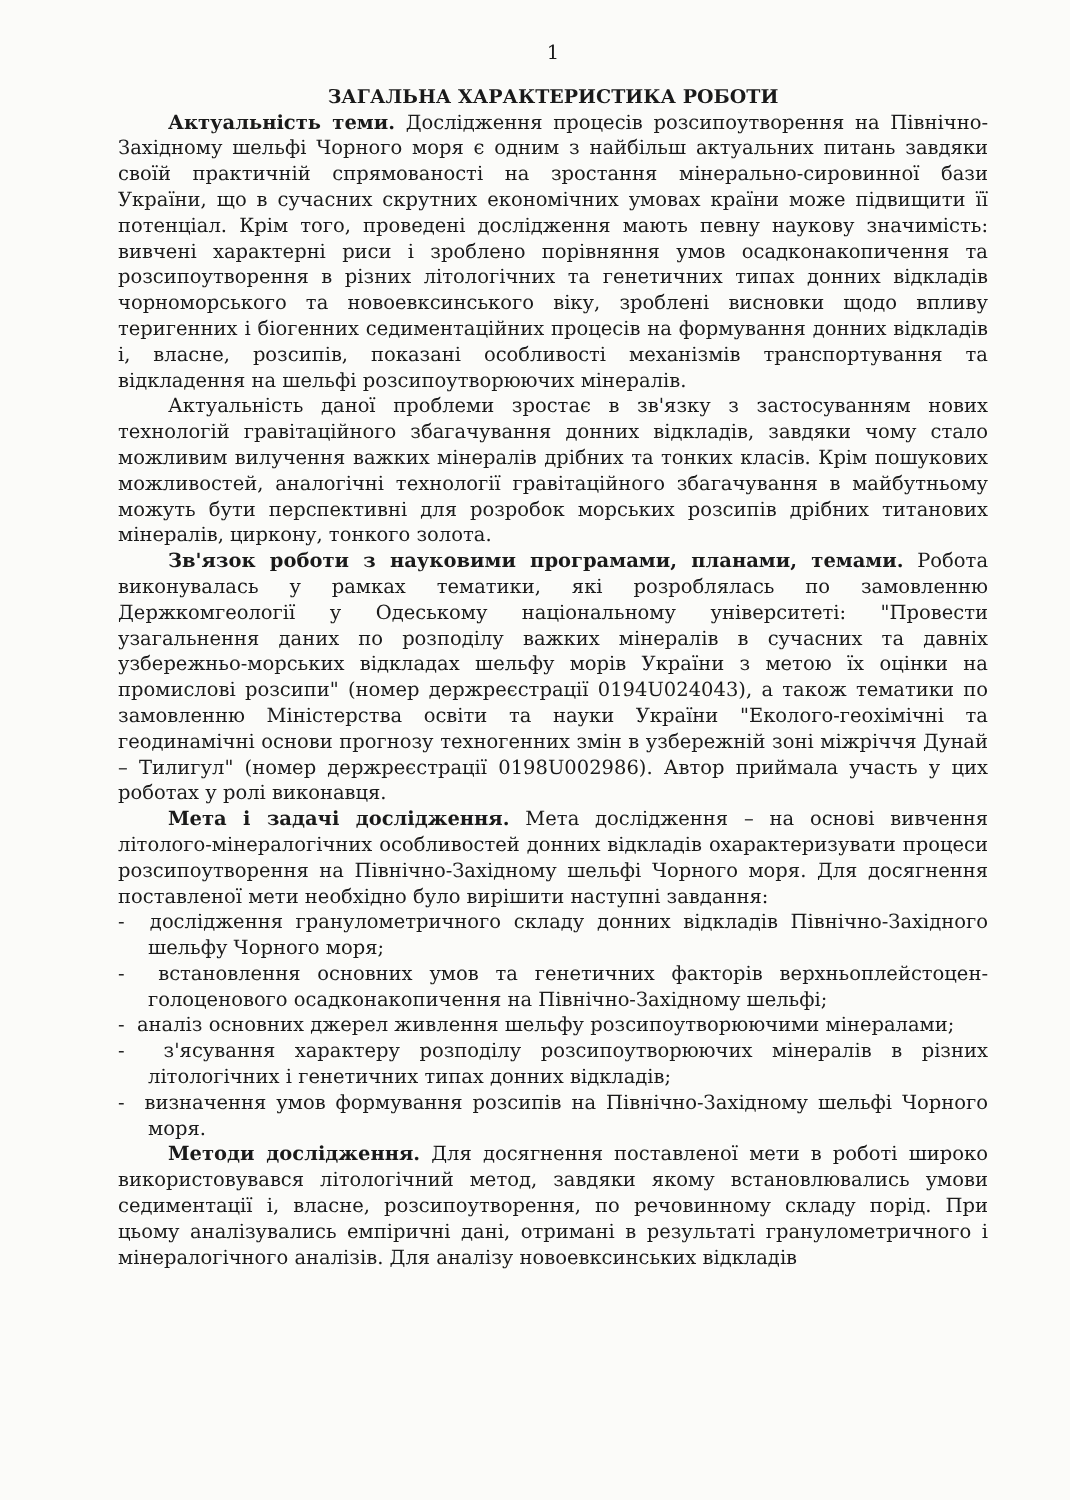1
ЗАГАЛЬНА ХАРАКТЕРИСТИКА РОБОТИ
Актуальність теми. Дослідження процесів розсипоутворення на Північно-Західному шельфі Чорного моря є одним з найбільш актуальних питань завдяки своїй практичній спрямованості на зростання мінерально-сировинної бази України, що в сучасних скрутних економічних умовах країни може підвищити її потенціал. Крім того, проведені дослідження мають певну наукову значимість: вивчені характерні риси і зроблено порівняння умов осадконакопичення та розсипоутворення в різних літологічних та генетичних типах донних відкладів чорноморського та новоевксинського віку, зроблені висновки щодо впливу теригенних і біогенних седиментаційних процесів на формування донних відкладів і, власне, розсипів, показані особливості механізмів транспортування та відкладення на шельфі розсипоутворюючих мінералів.
Актуальність даної проблеми зростає в зв'язку з застосуванням нових технологій гравітаційного збагачування донних відкладів, завдяки чому стало можливим вилучення важких мінералів дрібних та тонких класів. Крім пошукових можливостей, аналогічні технології гравітаційного збагачування в майбутньому можуть бути перспективні для розробок морських розсипів дрібних титанових мінералів, циркону, тонкого золота.
Зв'язок роботи з науковими програмами, планами, темами. Робота виконувалась у рамках тематики, які розроблялась по замовленню Держкомгеології у Одеському національному університеті: "Провести узагальнення даних по розподілу важких мінералів в сучасних та давніх узбережньо-морських відкладах шельфу морів України з метою їх оцінки на промислові розсипи" (номер держреєстрації 0194U024043), а також тематики по замовленню Міністерства освіти та науки України "Еколого-геохімічні та геодинамічні основи прогнозу техногенних змін в узбережній зоні міжріччя Дунай – Тилигул" (номер держреєстрації 0198U002986). Автор приймала участь у цих роботах у ролі виконавця.
Мета і задачі дослідження. Мета дослідження – на основі вивчення літолого-мінералогічних особливостей донних відкладів охарактеризувати процеси розсипоутворення на Північно-Західному шельфі Чорного моря. Для досягнення поставленої мети необхідно було вирішити наступні завдання:
- дослідження гранулометричного складу донних відкладів Північно-Західного шельфу Чорного моря;
- встановлення основних умов та генетичних факторів верхньоплейстоцен-голоценового осадконакопичення на Північно-Західному шельфі;
- аналіз основних джерел живлення шельфу розсипоутворюючими мінералами;
- з'ясування характеру розподілу розсипоутворюючих мінералів в різних літологічних і генетичних типах донних відкладів;
- визначення умов формування розсипів на Північно-Західному шельфі Чорного моря.
Методи дослідження. Для досягнення поставленої мети в роботі широко використовувався літологічний метод, завдяки якому встановлювались умови седиментації і, власне, розсипоутворення, по речовинному складу порід. При цьому аналізувались емпіричні дані, отримані в результаті гранулометричного і мінералогічного аналізів. Для аналізу новоевксинських відкладів